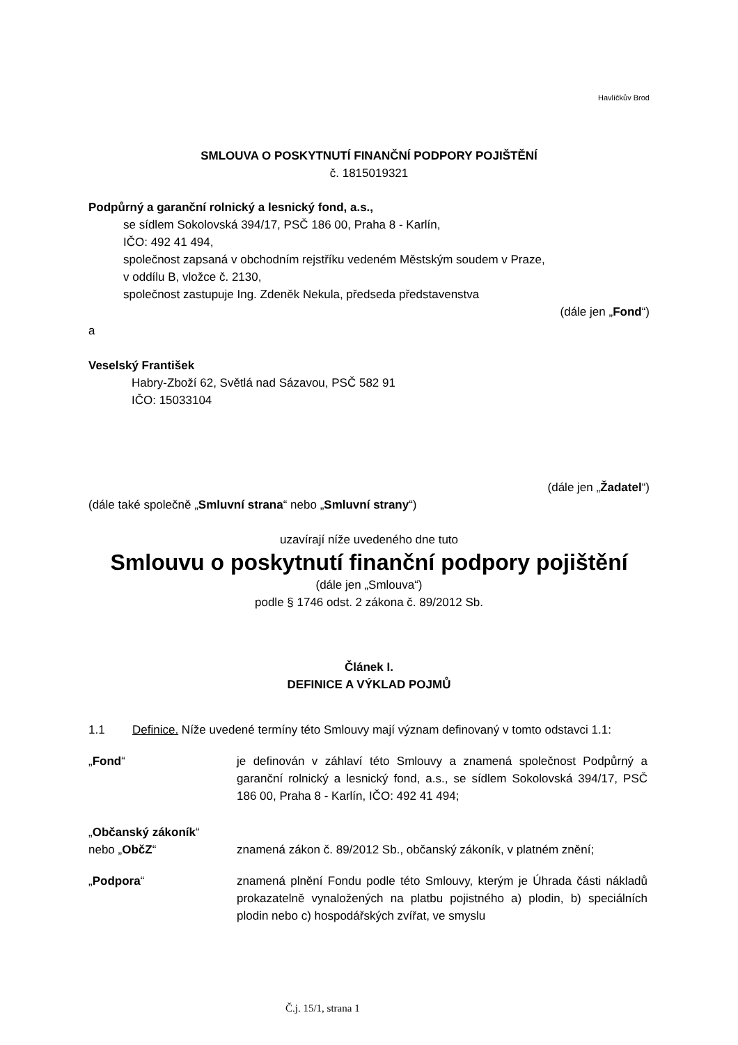Havlíčkův Brod
SMLOUVA O POSKYTNUTÍ FINANČNÍ PODPORY POJIŠTĚNÍ
č. 1815019321
Podpůrný a garanční rolnický a lesnický fond, a.s.,
se sídlem Sokolovská 394/17, PSČ 186 00, Praha 8 - Karlín,
IČO: 492 41 494,
společnost zapsaná v obchodním rejstříku vedeném Městským soudem v Praze,
v oddílu B, vložce č. 2130,
společnost zastupuje Ing. Zdeněk Nekula, předseda představenstva
(dále jen „Fond“)
a
Veselský František
Habry-Zboží 62, Světlá nad Sázavou, PSČ 582 91
IČO: 15033104
(dále jen „Žadatel“)
(dále také společně „Smluvní strana“ nebo „Smluvní strany“)
uzavírají níže uvedeného dne tuto
Smlouvu o poskytnutí finanční podpory pojištění
(dále jen „Smlouva“)
podle § 1746 odst. 2 zákona č. 89/2012 Sb.
Článek I.
DEFINICE A VÝKLAD POJMŮ
1.1 Definice. Níže uvedené termíny této Smlouvy mají význam definovaný v tomto odstavci 1.1:
„Fond“ je definován v záhlaví této Smlouvy a znamená společnost Podpůrný a garanční rolnický a lesnický fond, a.s., se sídlem Sokolovská 394/17, PSČ 186 00, Praha 8 - Karlín, IČO: 492 41 494;
„Občanský zákoník“
nebo „ObčZ“
znamená zákon č. 89/2012 Sb., občanský zákoník, v platném znění;
„Podpora“ znamená plnění Fondu podle této Smlouvy, kterým je Úhrada části nákladů prokazatelně vynaložených na platbu pojistného a) plodin, b) speciálních plodin nebo c) hospodářských zvířat, ve smyslu
Č.j. 15/1, strana 1